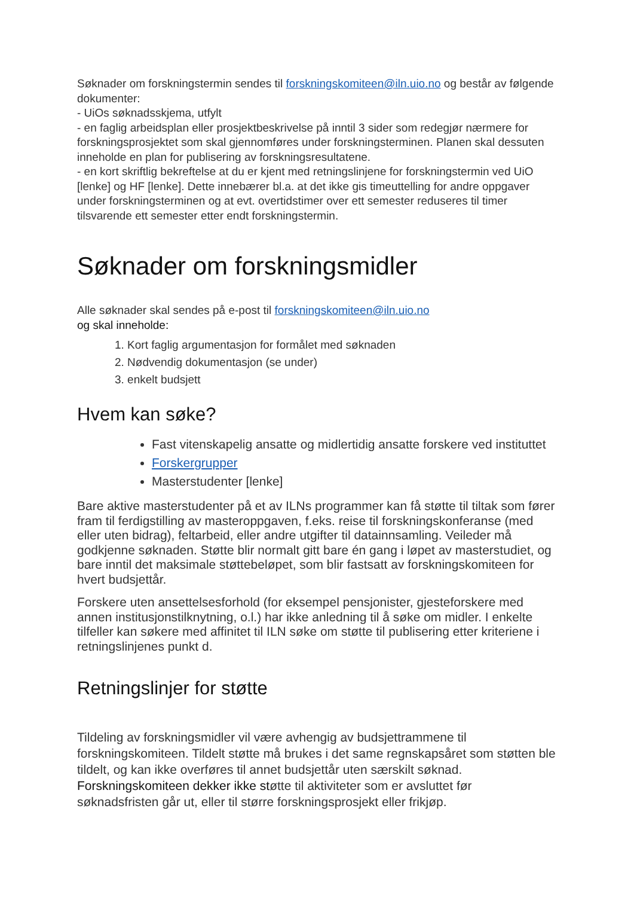Søknader om forskningstermin sendes til forskningskomiteen@iln.uio.no og består av følgende dokumenter:
- UiOs søknadsskjema, utfylt
- en faglig arbeidsplan eller prosjektbeskrivelse på inntil 3 sider som redegjør nærmere for forskningsprosjektet som skal gjennomføres under forskningsterminen. Planen skal dessuten inneholde en plan for publisering av forskningsresultatene.
- en kort skriftlig bekreftelse at du er kjent med retningslinjene for forskningstermin ved UiO [lenke] og HF [lenke]. Dette innebærer bl.a. at det ikke gis timeuttelling for andre oppgaver under forskningsterminen og at evt. overtidstimer over ett semester reduseres til timer tilsvarende ett semester etter endt forskningstermin.
Søknader om forskningsmidler
Alle søknader skal sendes på e-post til forskningskomiteen@iln.uio.no
og skal inneholde:
1. Kort faglig argumentasjon for formålet med søknaden
2. Nødvendig dokumentasjon (se under)
3. enkelt budsjett
Hvem kan søke?
Fast vitenskapelig ansatte og midlertidig ansatte forskere ved instituttet
Forskergrupper
Masterstudenter [lenke]
Bare aktive masterstudenter på et av ILNs programmer kan få støtte til tiltak som fører fram til ferdigstilling av masteroppgaven, f.eks. reise til forskningskonferanse (med eller uten bidrag), feltarbeid, eller andre utgifter til datainnsamling. Veileder må godkjenne søknaden. Støtte blir normalt gitt bare én gang i løpet av masterstudiet, og bare inntil det maksimale støttebeløpet, som blir fastsatt av forskningskomiteen for hvert budsjettår.
Forskere uten ansettelsesforhold (for eksempel pensjonister, gjesteforskere med annen institusjonstilknytning, o.l.) har ikke anledning til å søke om midler. I enkelte tilfeller kan søkere med affinitet til ILN søke om støtte til publisering etter kriteriene i retningslinjenes punkt d.
Retningslinjer for støtte
Tildeling av forskningsmidler vil være avhengig av budsjettrammene til forskningskomiteen. Tildelt støtte må brukes i det same regnskapsåret som støtten ble tildelt, og kan ikke overføres til annet budsjettår uten særskilt søknad. Forskningskomiteen dekker ikke støtte til aktiviteter som er avsluttet før søknadsfristen går ut, eller til større forskningsprosjekt eller frikjøp.